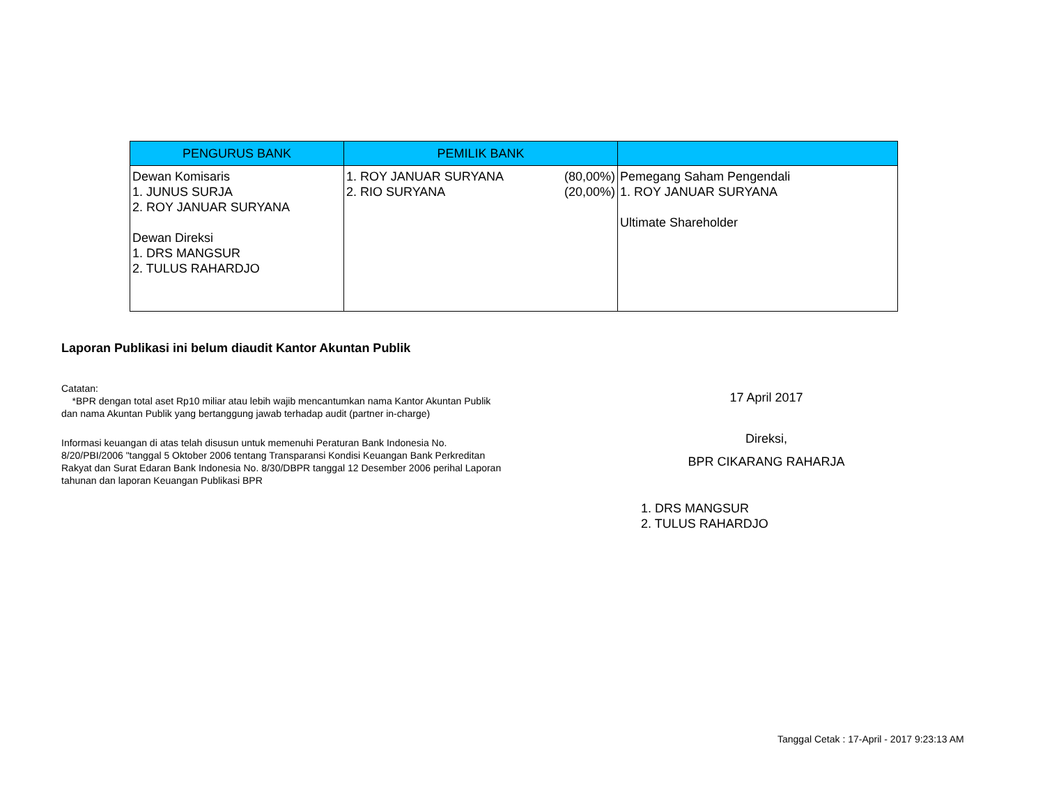| PENGURUS BANK | PEMILIK BANK | |
| --- | --- | --- |
| Dewan Komisaris 1. JUNUS SURJA 2. ROY JANUAR SURYANA Dewan Direksi 1. DRS MANGSUR 2. TULUS RAHARDJO | 1. ROY JANUAR SURYANA (80,00%) 2. RIO SURYANA (20,00%) | Pemegang Saham Pengendali 1. ROY JANUAR SURYANA Ultimate Shareholder |
Laporan Publikasi ini belum diaudit Kantor Akuntan Publik
Catatan:
*BPR dengan total aset Rp10 miliar atau lebih wajib mencantumkan nama Kantor Akuntan Publik
dan nama Akuntan Publik yang bertanggung jawab terhadap audit (partner in-charge)
Informasi keuangan di atas telah disusun untuk memenuhi Peraturan Bank Indonesia No.
8/20/PBI/2006 "tanggal 5 Oktober 2006 tentang Transparansi Kondisi Keuangan Bank Perkreditan
Rakyat dan Surat Edaran Bank Indonesia No. 8/30/DBPR tanggal 12 Desember 2006 perihal Laporan
tahunan dan laporan Keuangan Publikasi BPR
17 April 2017
Direksi,
BPR CIKARANG RAHARJA
1. DRS MANGSUR
2. TULUS RAHARDJO
Tanggal Cetak : 17-April - 2017 9:23:13 AM